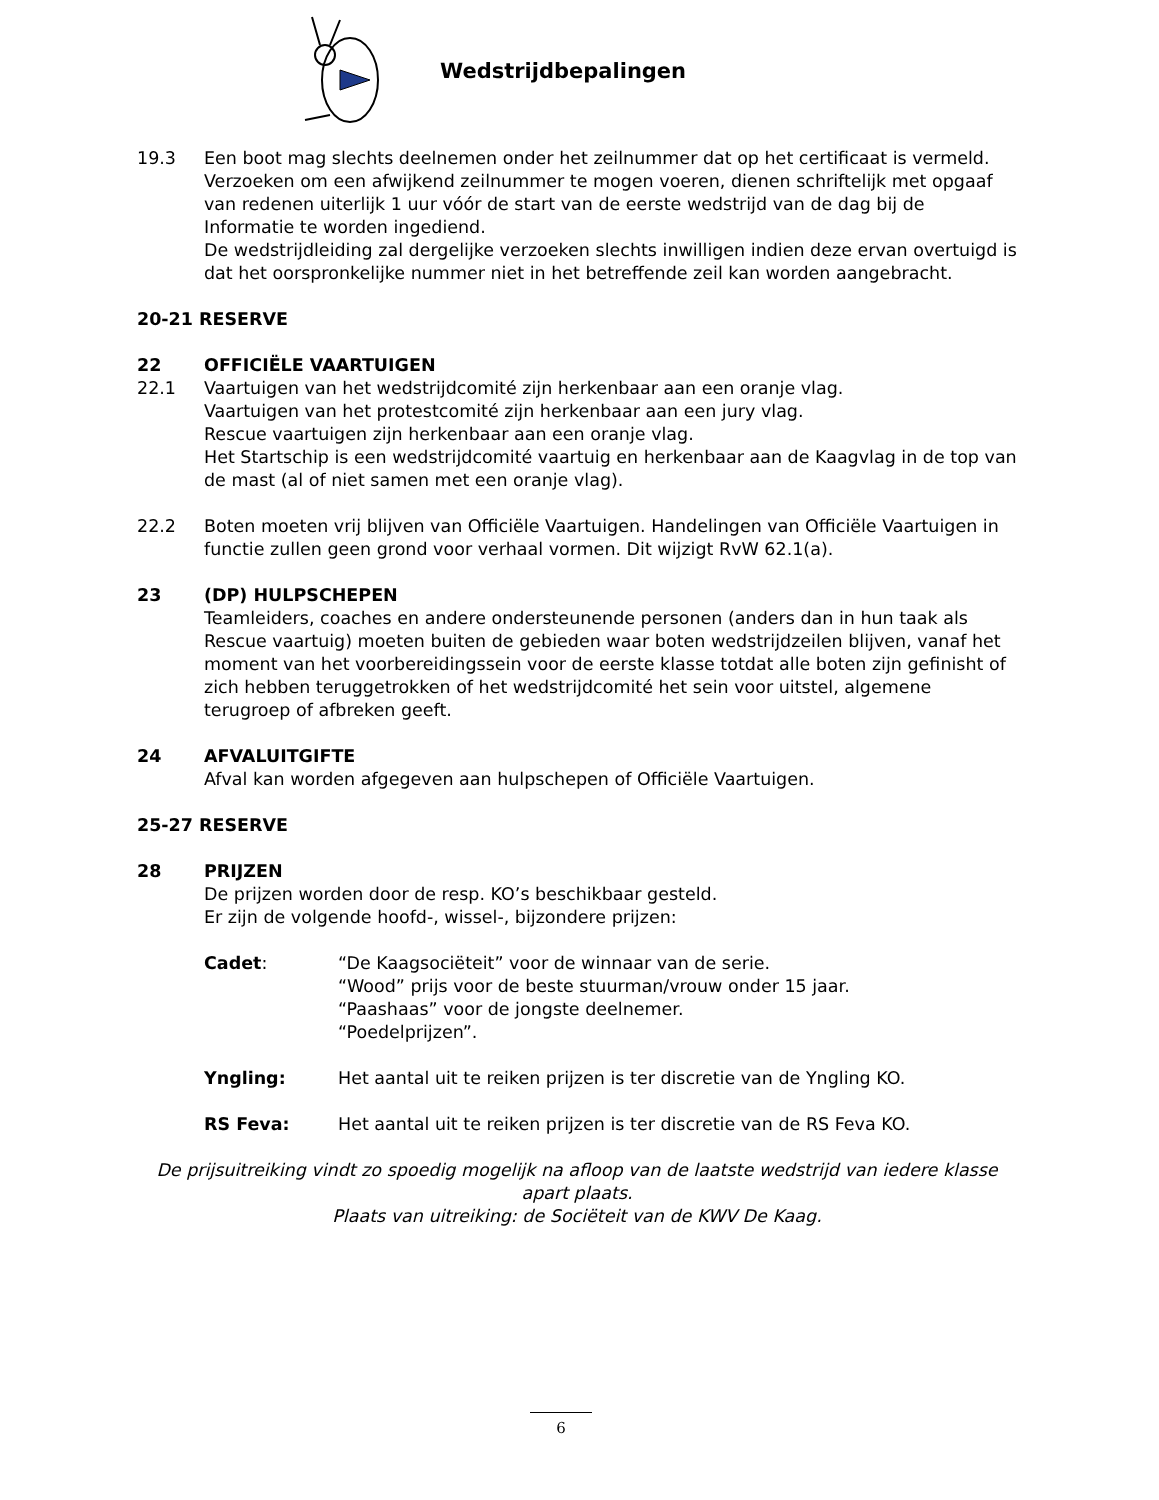Wedstrijdbepalingen
19.3 Een boot mag slechts deelnemen onder het zeilnummer dat op het certificaat is vermeld. Verzoeken om een afwijkend zeilnummer te mogen voeren, dienen schriftelijk met opgaaf van redenen uiterlijk 1 uur vóór de start van de eerste wedstrijd van de dag bij de Informatie te worden ingediend.
De wedstrijdleiding zal dergelijke verzoeken slechts inwilligen indien deze ervan overtuigd is dat het oorspronkelijke nummer niet in het betreffende zeil kan worden aangebracht.
20-21 RESERVE
22 OFFICIËLE VAARTUIGEN
22.1 Vaartuigen van het wedstrijdcomité zijn herkenbaar aan een oranje vlag.
Vaartuigen van het protestcomité zijn herkenbaar aan een jury vlag.
Rescue vaartuigen zijn herkenbaar aan een oranje vlag.
Het Startschip is een wedstrijdcomité vaartuig en herkenbaar aan de Kaagvlag in de top van de mast (al of niet samen met een oranje vlag).
22.2 Boten moeten vrij blijven van Officiële Vaartuigen. Handelingen van Officiële Vaartuigen in functie zullen geen grond voor verhaal vormen. Dit wijzigt RvW 62.1(a).
23 (DP) HULPSCHEPEN
Teamleiders, coaches en andere ondersteunende personen (anders dan in hun taak als Rescue vaartuig) moeten buiten de gebieden waar boten wedstrijdzeilen blijven, vanaf het moment van het voorbereidingssein voor de eerste klasse totdat alle boten zijn gefinisht of zich hebben teruggetrokken of het wedstrijdcomité het sein voor uitstel, algemene terugroep of afbreken geeft.
24 AFVALUITGIFTE
Afval kan worden afgegeven aan hulpschepen of Officiële Vaartuigen.
25-27 RESERVE
28 PRIJZEN
De prijzen worden door de resp. KO’s beschikbaar gesteld.
Er zijn de volgende hoofd-, wissel-, bijzondere prijzen:
Cadet: “De Kaagsociëteit” voor de winnaar van de serie.
“Wood” prijs voor de beste stuurman/vrouw onder 15 jaar.
“Paashaas” voor de jongste deelnemer.
“Poedelprijzen”.
Yngling: Het aantal uit te reiken prijzen is ter discretie van de Yngling KO.
RS Feva: Het aantal uit te reiken prijzen is ter discretie van de RS Feva KO.
De prijsuitreiking vindt zo spoedig mogelijk na afloop van de laatste wedstrijd van iedere klasse apart plaats.
Plaats van uitreiking: de Sociëteit van de KWV De Kaag.
6